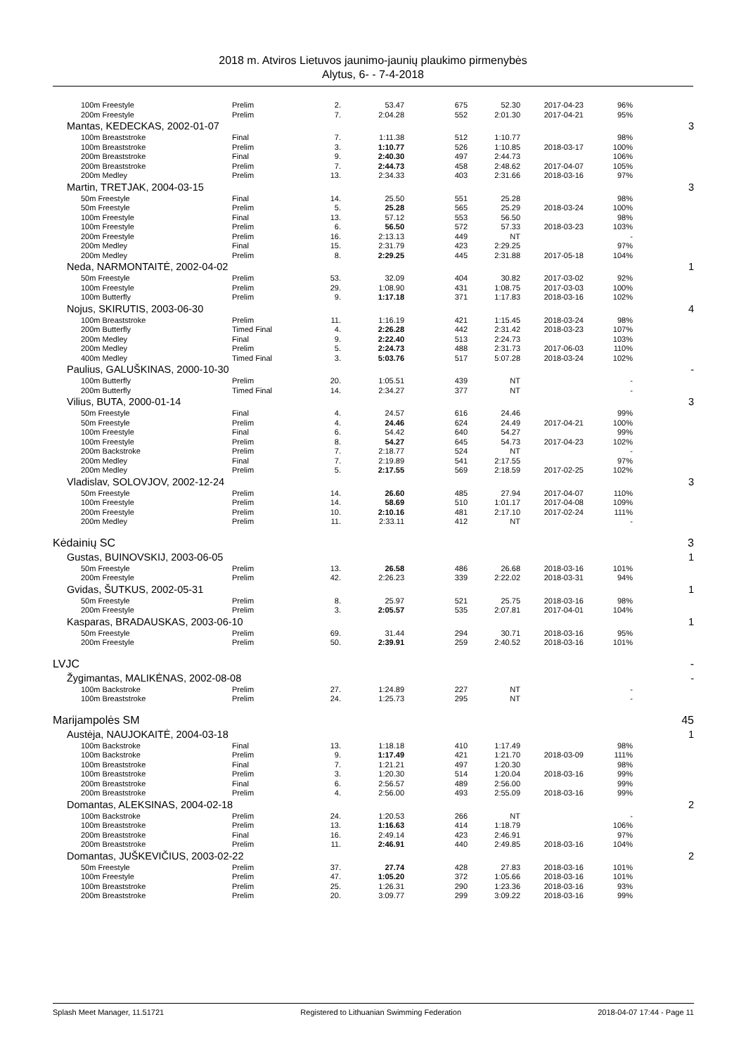2018 m. Atviros Lietuvos jaunimo-jaunių plaukimo pirmenybės
Alytus, 6- - 7-4-2018
| 100m Freestyle | Prelim | 2. | 53.47 | 675 | 52.30 | 2017-04-23 | 96% | |
| 200m Freestyle | Prelim | 7. | 2:04.28 | 552 | 2:01.30 | 2017-04-21 | 95% | |
| Mantas, KEDECKAS, 2002-01-07 | | | | | | | | 3 |
| 100m Breaststroke | Final | 7. | 1:11.38 | 512 | 1:10.77 | | 98% | |
| 100m Breaststroke | Prelim | 3. | 1:10.77 | 526 | 1:10.85 | 2018-03-17 | 100% | |
| 200m Breaststroke | Final | 9. | 2:40.30 | 497 | 2:44.73 | | 106% | |
| 200m Breaststroke | Prelim | 7. | 2:44.73 | 458 | 2:48.62 | 2017-04-07 | 105% | |
| 200m Medley | Prelim | 13. | 2:34.33 | 403 | 2:31.66 | 2018-03-16 | 97% | |
| Martin, TRETJAK, 2004-03-15 | | | | | | | | 3 |
| 50m Freestyle | Final | 14. | 25.50 | 551 | 25.28 | | 98% | |
| 50m Freestyle | Prelim | 5. | 25.28 | 565 | 25.29 | 2018-03-24 | 100% | |
| 100m Freestyle | Final | 13. | 57.12 | 553 | 56.50 | | 98% | |
| 100m Freestyle | Prelim | 6. | 56.50 | 572 | 57.33 | 2018-03-23 | 103% | |
| 200m Freestyle | Prelim | 16. | 2:13.13 | 449 | NT | | - | |
| 200m Medley | Final | 15. | 2:31.79 | 423 | 2:29.25 | | 97% | |
| 200m Medley | Prelim | 8. | 2:29.25 | 445 | 2:31.88 | 2017-05-18 | 104% | |
| Neda, NARMONTAITĖ, 2002-04-02 | | | | | | | | 1 |
| 50m Freestyle | Prelim | 53. | 32.09 | 404 | 30.82 | 2017-03-02 | 92% | |
| 100m Freestyle | Prelim | 29. | 1:08.90 | 431 | 1:08.75 | 2017-03-03 | 100% | |
| 100m Butterfly | Prelim | 9. | 1:17.18 | 371 | 1:17.83 | 2018-03-16 | 102% | |
| Nojus, SKIRUTIS, 2003-06-30 | | | | | | | | 4 |
| 100m Breaststroke | Prelim | 11. | 1:16.19 | 421 | 1:15.45 | 2018-03-24 | 98% | |
| 200m Butterfly | Timed Final | 4. | 2:26.28 | 442 | 2:31.42 | 2018-03-23 | 107% | |
| 200m Medley | Final | 9. | 2:22.40 | 513 | 2:24.73 | | 103% | |
| 200m Medley | Prelim | 5. | 2:24.73 | 488 | 2:31.73 | 2017-06-03 | 110% | |
| 400m Medley | Timed Final | 3. | 5:03.76 | 517 | 5:07.28 | 2018-03-24 | 102% | |
| Paulius, GALUŠKINAS, 2000-10-30 | | | | | | | | - |
| 100m Butterfly | Prelim | 20. | 1:05.51 | 439 | NT | | - | |
| 200m Butterfly | Timed Final | 14. | 2:34.27 | 377 | NT | | - | |
| Vilius, BUTA, 2000-01-14 | | | | | | | | 3 |
| 50m Freestyle | Final | 4. | 24.57 | 616 | 24.46 | | 99% | |
| 50m Freestyle | Prelim | 4. | 24.46 | 624 | 24.49 | 2017-04-21 | 100% | |
| 100m Freestyle | Final | 6. | 54.42 | 640 | 54.27 | | 99% | |
| 100m Freestyle | Prelim | 8. | 54.27 | 645 | 54.73 | 2017-04-23 | 102% | |
| 200m Backstroke | Prelim | 7. | 2:18.77 | 524 | NT | | - | |
| 200m Medley | Final | 7. | 2:19.89 | 541 | 2:17.55 | | 97% | |
| 200m Medley | Prelim | 5. | 2:17.55 | 569 | 2:18.59 | 2017-02-25 | 102% | |
| Vladislav, SOLOVJOV, 2002-12-24 | | | | | | | | 3 |
| 50m Freestyle | Prelim | 14. | 26.60 | 485 | 27.94 | 2017-04-07 | 110% | |
| 100m Freestyle | Prelim | 14. | 58.69 | 510 | 1:01.17 | 2017-04-08 | 109% | |
| 200m Freestyle | Prelim | 10. | 2:10.16 | 481 | 2:17.10 | 2017-02-24 | 111% | |
| 200m Medley | Prelim | 11. | 2:33.11 | 412 | NT | | - | |
| Kėdainių SC | | | | | | | | 3 |
| Gustas, BUINOVSKIJ, 2003-06-05 | | | | | | | | 1 |
| 50m Freestyle | Prelim | 13. | 26.58 | 486 | 26.68 | 2018-03-16 | 101% | |
| 200m Freestyle | Prelim | 42. | 2:26.23 | 339 | 2:22.02 | 2018-03-31 | 94% | |
| Gvidas, ŠUTKUS, 2002-05-31 | | | | | | | | 1 |
| 50m Freestyle | Prelim | 8. | 25.97 | 521 | 25.75 | 2018-03-16 | 98% | |
| 200m Freestyle | Prelim | 3. | 2:05.57 | 535 | 2:07.81 | 2017-04-01 | 104% | |
| Kasparas, BRADAUSKAS, 2003-06-10 | | | | | | | | 1 |
| 50m Freestyle | Prelim | 69. | 31.44 | 294 | 30.71 | 2018-03-16 | 95% | |
| 200m Freestyle | Prelim | 50. | 2:39.91 | 259 | 2:40.52 | 2018-03-16 | 101% | |
| LVJC | | | | | | | | - |
| Žygimantas, MALIKĖNAS, 2002-08-08 | | | | | | | | - |
| 100m Backstroke | Prelim | 27. | 1:24.89 | 227 | NT | | - | |
| 100m Breaststroke | Prelim | 24. | 1:25.73 | 295 | NT | | - | |
| Marijampolės SM | | | | | | | | 45 |
| Austėja, NAUJOKAITĖ, 2004-03-18 | | | | | | | | 1 |
| 100m Backstroke | Final | 13. | 1:18.18 | 410 | 1:17.49 | | 98% | |
| 100m Backstroke | Prelim | 9. | 1:17.49 | 421 | 1:21.70 | 2018-03-09 | 111% | |
| 100m Breaststroke | Final | 7. | 1:21.21 | 497 | 1:20.30 | | 98% | |
| 100m Breaststroke | Prelim | 3. | 1:20.30 | 514 | 1:20.04 | 2018-03-16 | 99% | |
| 200m Breaststroke | Final | 6. | 2:56.57 | 489 | 2:56.00 | | 99% | |
| 200m Breaststroke | Prelim | 4. | 2:56.00 | 493 | 2:55.09 | 2018-03-16 | 99% | |
| Domantas, ALEKSINAS, 2004-02-18 | | | | | | | | 2 |
| 100m Backstroke | Prelim | 24. | 1:20.53 | 266 | NT | | - | |
| 100m Breaststroke | Prelim | 13. | 1:16.63 | 414 | 1:18.79 | | 106% | |
| 200m Breaststroke | Final | 16. | 2:49.14 | 423 | 2:46.91 | | 97% | |
| 200m Breaststroke | Prelim | 11. | 2:46.91 | 440 | 2:49.85 | 2018-03-16 | 104% | |
| Domantas, JUŠKEVIČIUS, 2003-02-22 | | | | | | | | 2 |
| 50m Freestyle | Prelim | 37. | 27.74 | 428 | 27.83 | 2018-03-16 | 101% | |
| 100m Freestyle | Prelim | 47. | 1:05.20 | 372 | 1:05.66 | 2018-03-16 | 101% | |
| 100m Breaststroke | Prelim | 25. | 1:26.31 | 290 | 1:23.36 | 2018-03-16 | 93% | |
| 200m Breaststroke | Prelim | 20. | 3:09.77 | 299 | 3:09.22 | 2018-03-16 | 99% | |
Splash Meet Manager, 11.51721 Registered to Lithuanian Swimming Federation 2018-04-07 17:44 - Page 11